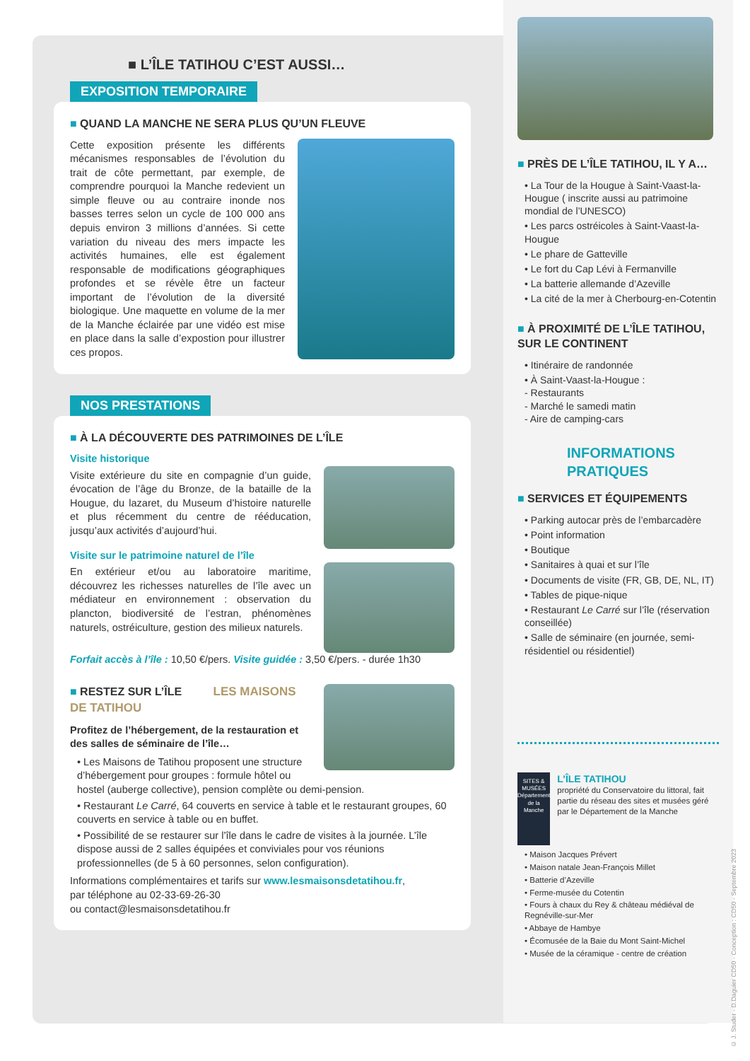■ L’ÎLE TATIHOU C’EST AUSSI…
EXPOSITION TEMPORAIRE
■ QUAND LA MANCHE NE SERA PLUS QU’UN FLEUVE
Cette exposition présente les différents mécanismes responsables de l’évolution du trait de côte permettant, par exemple, de comprendre pourquoi la Manche redevient un simple fleuve ou au contraire inonde nos basses terres selon un cycle de 100 000 ans depuis environ 3 millions d’années. Si cette variation du niveau des mers impacte les activités humaines, elle est également responsable de modifications géographiques profondes et se révèle être un facteur important de l’évolution de la diversité biologique. Une maquette en volume de la mer de la Manche éclairée par une vidéo est mise en place dans la salle d’expostion pour illustrer ces propos.
NOS PRESTATIONS
■ À LA DÉCOUVERTE DES PATRIMOINES DE L’ÎLE
Visite historique
Visite extérieure du site en compagnie d’un guide, évocation de l’âge du Bronze, de la bataille de la Hougue, du lazaret, du Museum d’histoire naturelle et plus récemment du centre de rééducation, jusqu’aux activités d’aujourd’hui.
Visite sur le patrimoine naturel de l’île
En extérieur et/ou au laboratoire maritime, découvrez les richesses naturelles de l’île avec un médiateur en environnement : observation du plancton, biodiversité de l’estran, phénomènes naturels, ostréiculture, gestion des milieux naturels.
Forfait accès à l’île : 10,50 €/pers. Visite guidée : 3,50 €/pers. - durée 1h30
■ RESTEZ SUR L’ÎLE LES MAISONS DE TATIHOU
Profitez de l’hébergement, de la restauration et des salles de séminaire de l’île…
• Les Maisons de Tatihou proposent une structure d’hébergement pour groupes : formule hôtel ou hostel (auberge collective), pension complète ou demi-pension.
• Restaurant Le Carré, 64 couverts en service à table et le restaurant groupes, 60 couverts en service à table ou en buffet.
• Possibilité de se restaurer sur l’île dans le cadre de visites à la journée. L’île dispose aussi de 2 salles équipées et conviviales pour vos réunions professionnelles (de 5 à 60 personnes, selon configuration).
Informations complémentaires et tarifs sur www.lesmaisonsdetatihou.fr,
par téléphone au 02-33-69-26-30
ou contact@lesmaisonsdetatihou.fr
■ PRÈS DE L’ÎLE TATIHOU, IL Y A…
• La Tour de la Hougue à Saint-Vaast-la-Hougue ( inscrite aussi au patrimoine mondial de l’UNESCO)
• Les parcs ostréicoles à Saint-Vaast-la-Hougue
• Le phare de Gatteville
• Le fort du Cap Lévi à Fermanville
• La batterie allemande d’Azeville
• La cité de la mer à Cherbourg-en-Cotentin
■ À PROXIMITÉ DE L’ÎLE TATIHOU, SUR LE CONTINENT
• Itinéraire de randonnée
• À Saint-Vaast-la-Hougue :
- Restaurants
- Marché le samedi matin
- Aire de camping-cars
INFORMATIONS PRATIQUES
■ SERVICES ET ÉQUIPEMENTS
• Parking autocar près de l’embarcadère
• Point information
• Boutique
• Sanitaires à quai et sur l’île
• Documents de visite (FR, GB, DE, NL, IT)
• Tables de pique-nique
• Restaurant Le Carré sur l’île (réservation conseillée)
• Salle de séminaire (en journée, semi-résidentiel ou résidentiel)
SITES & MUSÉES Département de la Manche
L’ÎLE TATIHOU
propriété du Conservatoire du littoral, fait partie du réseau des sites et musées géré par le Département de la Manche
• Maison Jacques Prévert
• Maison natale Jean-François Millet
• Batterie d’Azeville
• Ferme-musée du Cotentin
• Fours à chaux du Rey & château médiéval de Regnéville-sur-Mer
• Abbaye de Hambye
• Écomusée de la Baie du Mont Saint-Michel
• Musée de la céramique - centre de création
© J. Studer - D.Daguier CD50 - Conception : CD50 - Septembre 2023